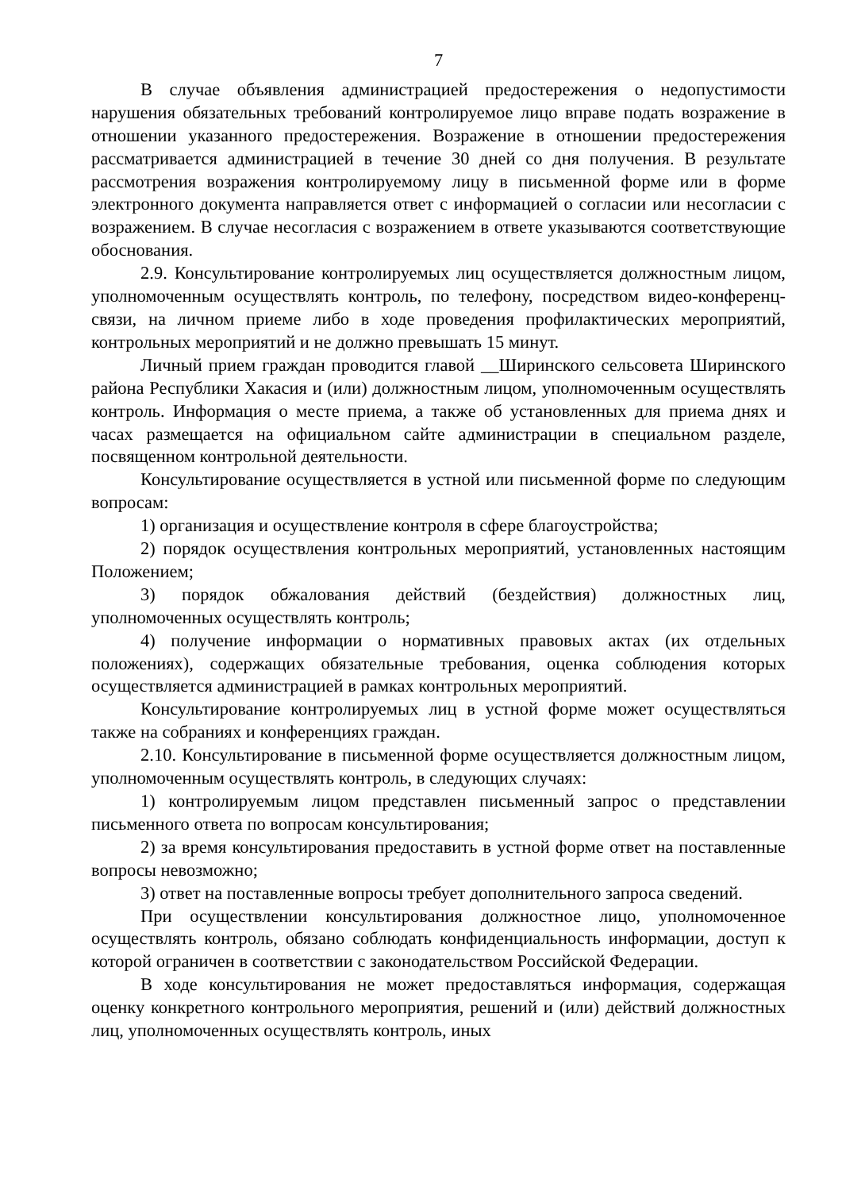7
В случае объявления администрацией предостережения о недопустимости нарушения обязательных требований контролируемое лицо вправе подать возражение в отношении указанного предостережения. Возражение в отношении предостережения рассматривается администрацией в течение 30 дней со дня получения. В результате рассмотрения возражения контролируемому лицу в письменной форме или в форме электронного документа направляется ответ с информацией о согласии или несогласии с возражением. В случае несогласия с возражением в ответе указываются соответствующие обоснования.
2.9. Консультирование контролируемых лиц осуществляется должностным лицом, уполномоченным осуществлять контроль, по телефону, посредством видео-конференц-связи, на личном приеме либо в ходе проведения профилактических мероприятий, контрольных мероприятий и не должно превышать 15 минут.
Личный прием граждан проводится главой __Ширинского сельсовета Ширинского района Республики Хакасия и (или) должностным лицом, уполномоченным осуществлять контроль. Информация о месте приема, а также об установленных для приема днях и часах размещается на официальном сайте администрации в специальном разделе, посвященном контрольной деятельности.
Консультирование осуществляется в устной или письменной форме по следующим вопросам:
1) организация и осуществление контроля в сфере благоустройства;
2) порядок осуществления контрольных мероприятий, установленных настоящим Положением;
3) порядок обжалования действий (бездействия) должностных лиц, уполномоченных осуществлять контроль;
4) получение информации о нормативных правовых актах (их отдельных положениях), содержащих обязательные требования, оценка соблюдения которых осуществляется администрацией в рамках контрольных мероприятий.
Консультирование контролируемых лиц в устной форме может осуществляться также на собраниях и конференциях граждан.
2.10. Консультирование в письменной форме осуществляется должностным лицом, уполномоченным осуществлять контроль, в следующих случаях:
1) контролируемым лицом представлен письменный запрос о представлении письменного ответа по вопросам консультирования;
2) за время консультирования предоставить в устной форме ответ на поставленные вопросы невозможно;
3) ответ на поставленные вопросы требует дополнительного запроса сведений.
При осуществлении консультирования должностное лицо, уполномоченное осуществлять контроль, обязано соблюдать конфиденциальность информации, доступ к которой ограничен в соответствии с законодательством Российской Федерации.
В ходе консультирования не может предоставляться информация, содержащая оценку конкретного контрольного мероприятия, решений и (или) действий должностных лиц, уполномоченных осуществлять контроль, иных